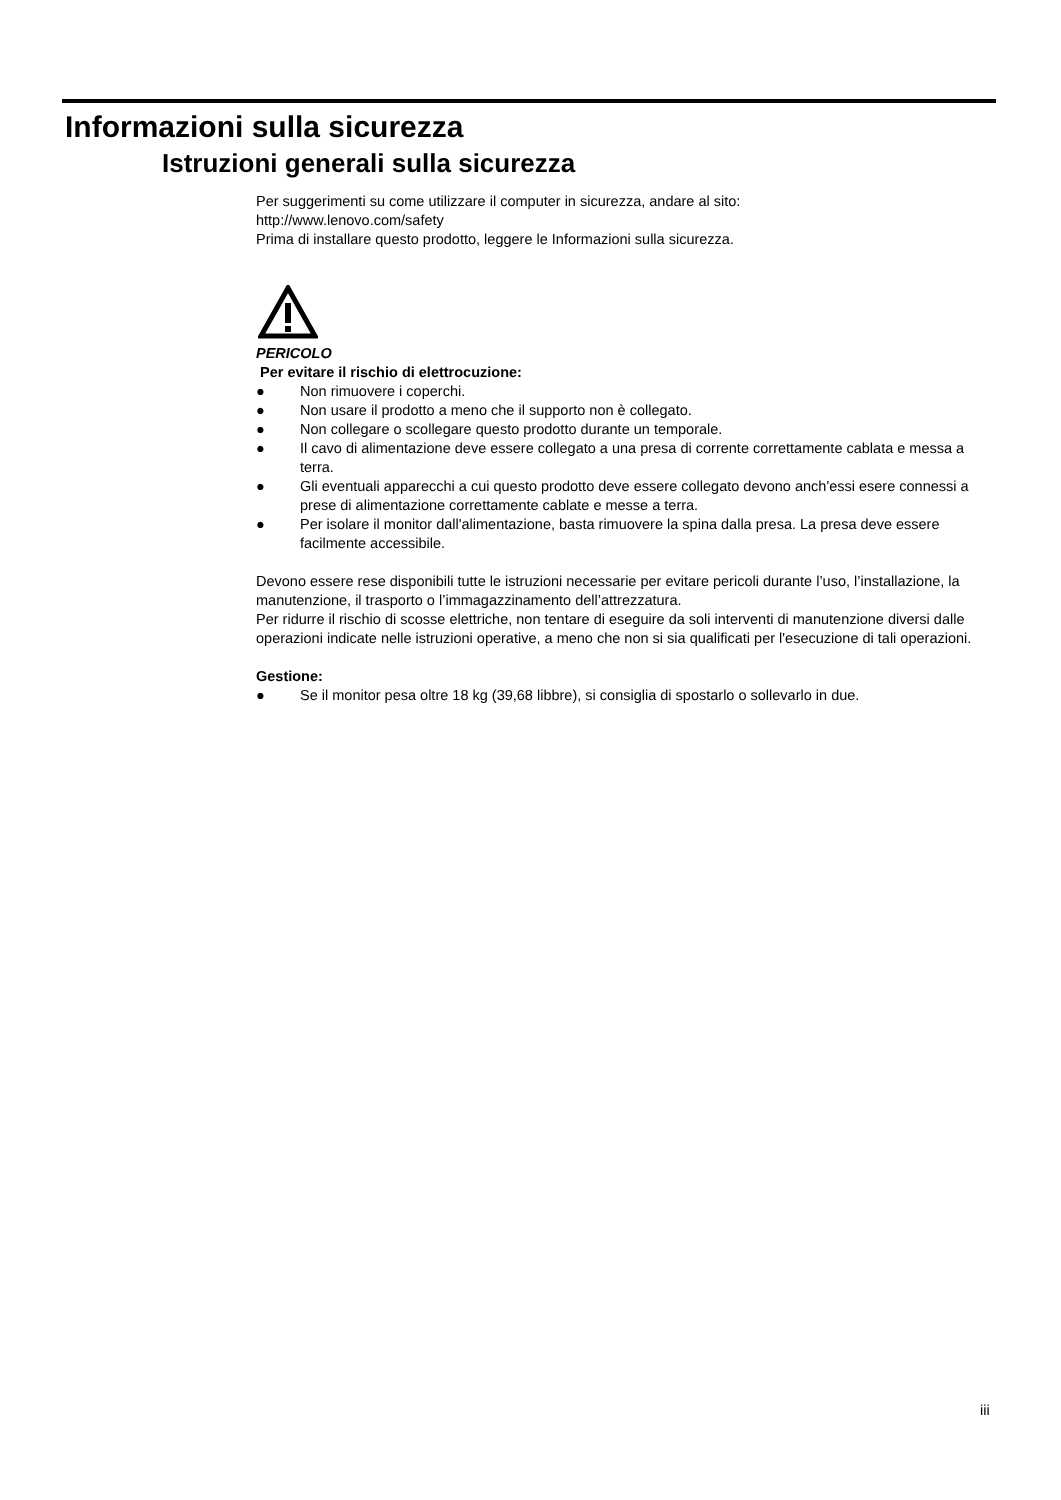Informazioni sulla sicurezza
Istruzioni generali sulla sicurezza
Per suggerimenti su come utilizzare il computer in sicurezza, andare al sito:
http://www.lenovo.com/safety
Prima di installare questo prodotto, leggere le Informazioni sulla sicurezza.
PERICOLO
Per evitare il rischio di elettrocuzione:
● Non rimuovere i coperchi.
● Non usare il prodotto a meno che il supporto non è collegato.
● Non collegare o scollegare questo prodotto durante un temporale.
● Il cavo di alimentazione deve essere collegato a una presa di corrente correttamente cablata e messa a terra.
● Gli eventuali apparecchi a cui questo prodotto deve essere collegato devono anch'essi esere connessi a prese di alimentazione correttamente cablate e messe a terra.
● Per isolare il monitor dall'alimentazione, basta rimuovere la spina dalla presa. La presa deve essere facilmente accessibile.
Devono essere rese disponibili tutte le istruzioni necessarie per evitare pericoli durante l’uso, l’installazione, la manutenzione, il trasporto o l’immagazzinamento dell’attrezzatura.
Per ridurre il rischio di scosse elettriche, non tentare di eseguire da soli interventi di manutenzione diversi dalle operazioni indicate nelle istruzioni operative, a meno che non si sia qualificati per l'esecuzione di tali operazioni.
Gestione:
● Se il monitor pesa oltre 18 kg (39,68 libbre), si consiglia di spostarlo o sollevarlo in due.
iii